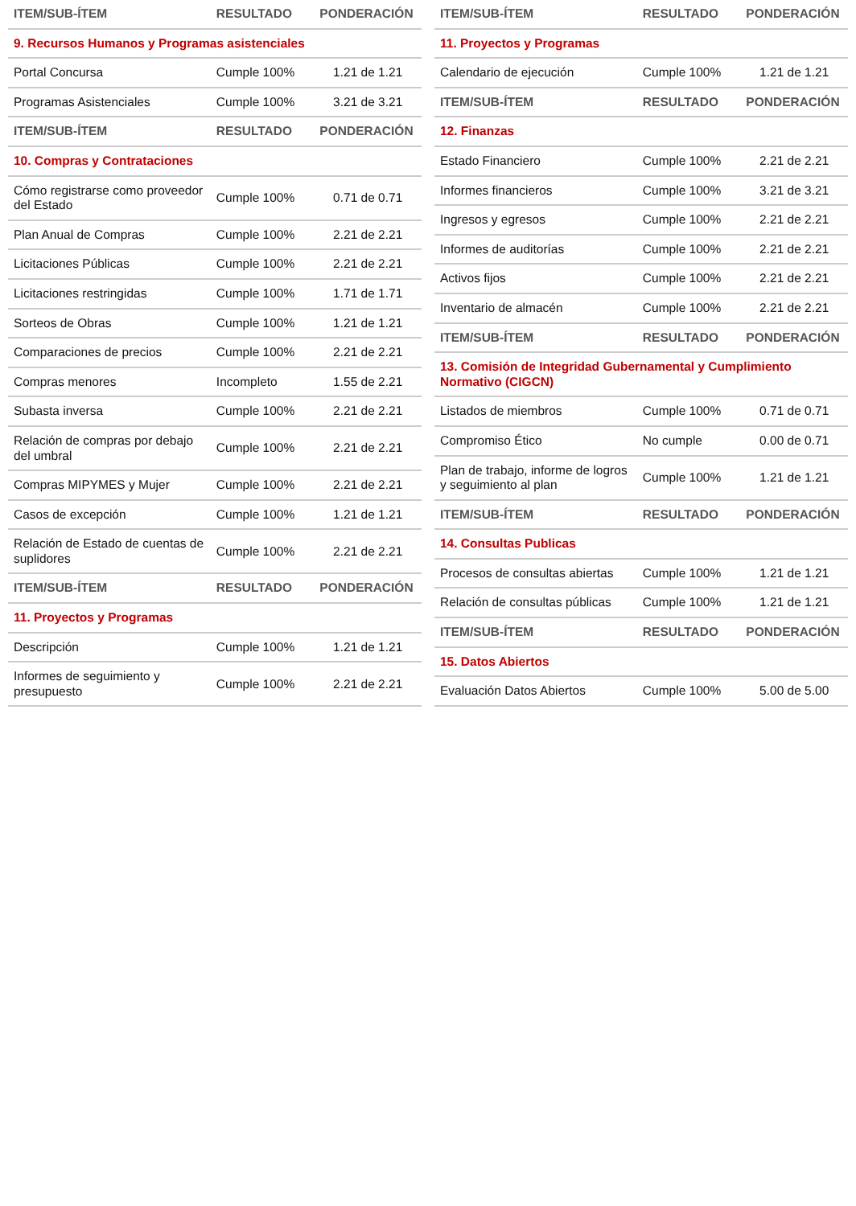| ITEM/SUB-ÍTEM | RESULTADO | PONDERACIÓN |
| --- | --- | --- |
| 9. Recursos Humanos y Programas asistenciales | | |
| Portal Concursa | Cumple 100% | 1.21 de 1.21 |
| Programas Asistenciales | Cumple 100% | 3.21 de 3.21 |
| ITEM/SUB-ÍTEM | RESULTADO | PONDERACIÓN |
| 10. Compras y Contrataciones | | |
| Cómo registrarse como proveedor del Estado | Cumple 100% | 0.71 de 0.71 |
| Plan Anual de Compras | Cumple 100% | 2.21 de 2.21 |
| Licitaciones Públicas | Cumple 100% | 2.21 de 2.21 |
| Licitaciones restringidas | Cumple 100% | 1.71 de 1.71 |
| Sorteos de Obras | Cumple 100% | 1.21 de 1.21 |
| Comparaciones de precios | Cumple 100% | 2.21 de 2.21 |
| Compras menores | Incompleto | 1.55 de 2.21 |
| Subasta inversa | Cumple 100% | 2.21 de 2.21 |
| Relación de compras por debajo del umbral | Cumple 100% | 2.21 de 2.21 |
| Compras MIPYMES y Mujer | Cumple 100% | 2.21 de 2.21 |
| Casos de excepción | Cumple 100% | 1.21 de 1.21 |
| Relación de Estado de cuentas de suplidores | Cumple 100% | 2.21 de 2.21 |
| ITEM/SUB-ÍTEM | RESULTADO | PONDERACIÓN |
| 11. Proyectos y Programas | | |
| Descripción | Cumple 100% | 1.21 de 1.21 |
| Informes de seguimiento y presupuesto | Cumple 100% | 2.21 de 2.21 |
| ITEM/SUB-ÍTEM | RESULTADO | PONDERACIÓN |
| --- | --- | --- |
| 11. Proyectos y Programas | | |
| Calendario de ejecución | Cumple 100% | 1.21 de 1.21 |
| ITEM/SUB-ÍTEM | RESULTADO | PONDERACIÓN |
| 12. Finanzas | | |
| Estado Financiero | Cumple 100% | 2.21 de 2.21 |
| Informes financieros | Cumple 100% | 3.21 de 3.21 |
| Ingresos y egresos | Cumple 100% | 2.21 de 2.21 |
| Informes de auditorías | Cumple 100% | 2.21 de 2.21 |
| Activos fijos | Cumple 100% | 2.21 de 2.21 |
| Inventario de almacén | Cumple 100% | 2.21 de 2.21 |
| ITEM/SUB-ÍTEM | RESULTADO | PONDERACIÓN |
| 13. Comisión de Integridad Gubernamental y Cumplimiento Normativo (CIGCN) | | |
| Listados de miembros | Cumple 100% | 0.71 de 0.71 |
| Compromiso Ético | No cumple | 0.00 de 0.71 |
| Plan de trabajo, informe de logros y seguimiento al plan | Cumple 100% | 1.21 de 1.21 |
| ITEM/SUB-ÍTEM | RESULTADO | PONDERACIÓN |
| 14. Consultas Publicas | | |
| Procesos de consultas abiertas | Cumple 100% | 1.21 de 1.21 |
| Relación de consultas públicas | Cumple 100% | 1.21 de 1.21 |
| ITEM/SUB-ÍTEM | RESULTADO | PONDERACIÓN |
| 15. Datos Abiertos | | |
| Evaluación Datos Abiertos | Cumple 100% | 5.00 de 5.00 |